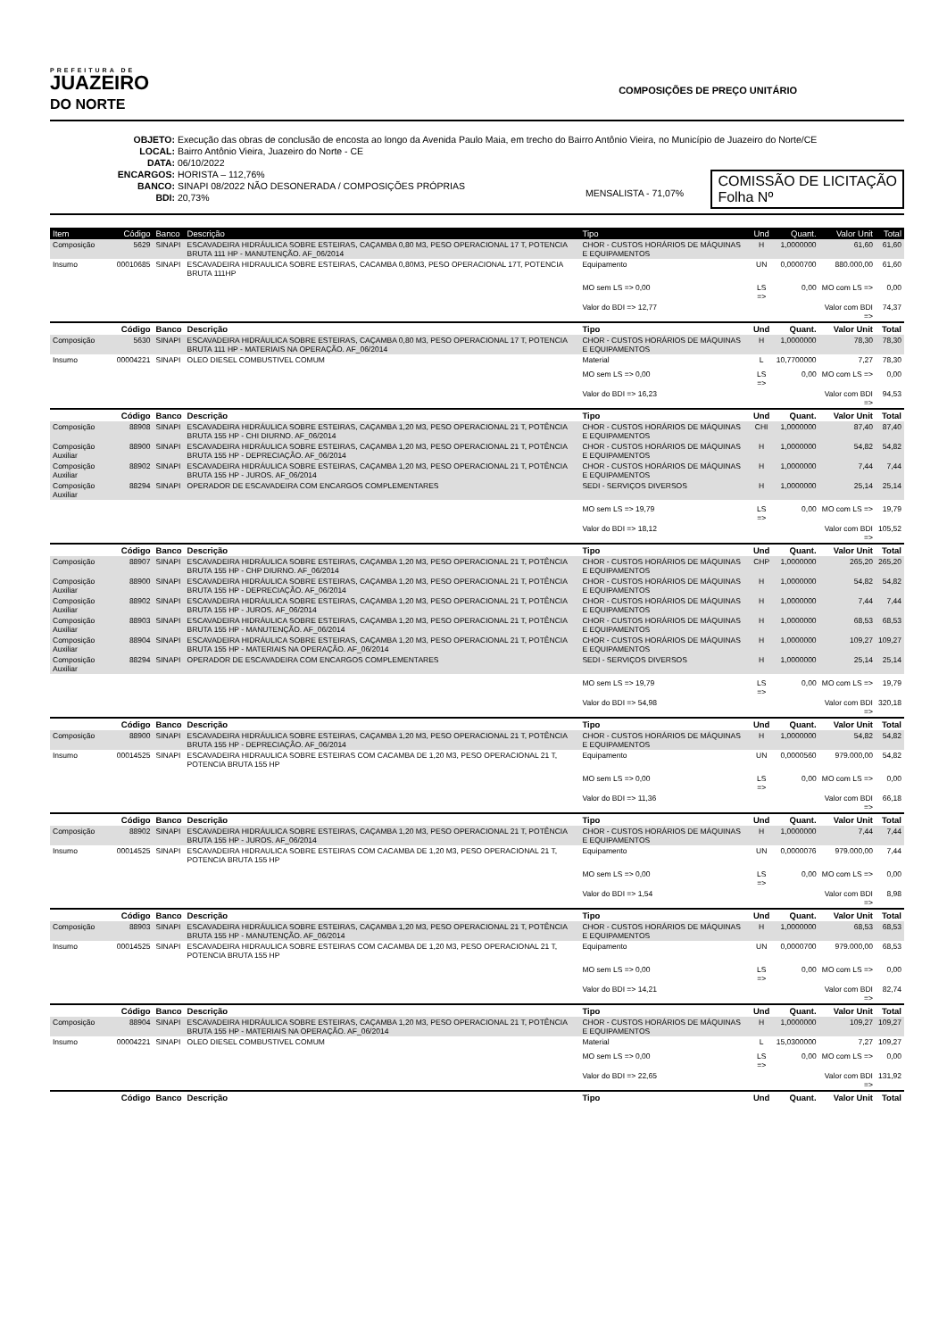PREFEITURA DE
JUAZEIRO
DO NORTE
COMPOSIÇÕES DE PREÇO UNITÁRIO
OBJETO: Execução das obras de conclusão de encosta ao longo da Avenida Paulo Maia, em trecho do Bairro Antônio Vieira, no Município de Juazeiro do Norte/CE
LOCAL: Bairro Antônio Vieira, Juazeiro do Norte - CE
DATA: 06/10/2022
ENCARGOS: HORISTA – 112,76%
BANCO: SINAPI 08/2022 NÃO DESONERADA / COMPOSIÇÕES PRÓPRIAS
BDI: 20,73%
MENSALISTA - 71,07%
COMISSÃO DE LICITAÇÃO
Folha Nº
| Item | Código | Banco | Descrição | Tipo | Und | Quant. | Valor Unit | Total |
| --- | --- | --- | --- | --- | --- | --- | --- | --- |
| Composição | 5629 | SINAPI | ESCAVADEIRA HIDRÁULICA SOBRE ESTEIRAS, CAÇAMBA 0,80 M3, PESO OPERACIONAL 17 T, POTENCIA BRUTA 111 HP - MANUTENÇÃO. AF_06/2014 | CHOR - CUSTOS HORÁRIOS DE MÁQUINAS E EQUIPAMENTOS | H | 1,0000000 | 61,60 | 61,60 |
| Insumo | 00010685 | SINAPI | ESCAVADEIRA HIDRAULICA SOBRE ESTEIRAS, CACAMBA 0,80M3, PESO OPERACIONAL 17T, POTENCIA BRUTA 111HP | Equipamento | UN | 0,0000700 | 880.000,00 | 61,60 |
| | | | | MO sem LS => 0,00 | LS => | 0,00 | MO com LS => | 0,00 |
| | | | | Valor do BDI => 12,77 | | | Valor com BDI => | 74,37 |
| | Código | Banco | Descrição | Tipo | Und | Quant. | Valor Unit | Total |
| Composição | 5630 | SINAPI | ESCAVADEIRA HIDRÁULICA SOBRE ESTEIRAS, CAÇAMBA 0,80 M3, PESO OPERACIONAL 17 T, POTENCIA BRUTA 111 HP - MATERIAIS NA OPERAÇÃO. AF_06/2014 | CHOR - CUSTOS HORÁRIOS DE MÁQUINAS E EQUIPAMENTOS | H | 1,0000000 | 78,30 | 78,30 |
| Insumo | 00004221 | SINAPI | OLEO DIESEL COMBUSTIVEL COMUM | Material | L | 10,7700000 | 7,27 | 78,30 |
| | | | | MO sem LS => 0,00 | LS => | 0,00 | MO com LS => | 0,00 |
| | | | | Valor do BDI => 16,23 | | | Valor com BDI => | 94,53 |
| | Código | Banco | Descrição | Tipo | Und | Quant. | Valor Unit | Total |
| Composição | 88908 | SINAPI | ESCAVADEIRA HIDRÁULICA SOBRE ESTEIRAS, CAÇAMBA 1,20 M3, PESO OPERACIONAL 21 T, POTÊNCIA BRUTA 155 HP - CHI DIURNO. AF_06/2014 | CHOR - CUSTOS HORÁRIOS DE MÁQUINAS E EQUIPAMENTOS | CHI | 1,0000000 | 87,40 | 87,40 |
| Composição Auxiliar | 88900 | SINAPI | ESCAVADEIRA HIDRÁULICA SOBRE ESTEIRAS, CAÇAMBA 1,20 M3, PESO OPERACIONAL 21 T, POTÊNCIA BRUTA 155 HP - DEPRECIAÇÃO. AF_06/2014 | CHOR - CUSTOS HORÁRIOS DE MÁQUINAS E EQUIPAMENTOS | H | 1,0000000 | 54,82 | 54,82 |
| Composição Auxiliar | 88902 | SINAPI | ESCAVADEIRA HIDRÁULICA SOBRE ESTEIRAS, CAÇAMBA 1,20 M3, PESO OPERACIONAL 21 T, POTÊNCIA BRUTA 155 HP - JUROS. AF_06/2014 | CHOR - CUSTOS HORÁRIOS DE MÁQUINAS E EQUIPAMENTOS | H | 1,0000000 | 7,44 | 7,44 |
| Composição Auxiliar | 88294 | SINAPI | OPERADOR DE ESCAVADEIRA COM ENCARGOS COMPLEMENTARES | SEDI - SERVIÇOS DIVERSOS | H | 1,0000000 | 25,14 | 25,14 |
| | | | | MO sem LS => 19,79 | LS => | 0,00 | MO com LS => | 19,79 |
| | | | | Valor do BDI => 18,12 | | | Valor com BDI => | 105,52 |
| | Código | Banco | Descrição | Tipo | Und | Quant. | Valor Unit | Total |
| Composição | 88907 | SINAPI | ESCAVADEIRA HIDRÁULICA SOBRE ESTEIRAS, CAÇAMBA 1,20 M3, PESO OPERACIONAL 21 T, POTÊNCIA BRUTA 155 HP - CHP DIURNO. AF_06/2014 | CHOR - CUSTOS HORÁRIOS DE MÁQUINAS E EQUIPAMENTOS | CHP | 1,0000000 | 265,20 | 265,20 |
| Composição Auxiliar | 88900 | SINAPI | ESCAVADEIRA HIDRÁULICA SOBRE ESTEIRAS, CAÇAMBA 1,20 M3, PESO OPERACIONAL 21 T, POTÊNCIA BRUTA 155 HP - DEPRECIAÇÃO. AF_06/2014 | CHOR - CUSTOS HORÁRIOS DE MÁQUINAS E EQUIPAMENTOS | H | 1,0000000 | 54,82 | 54,82 |
| Composição Auxiliar | 88902 | SINAPI | ESCAVADEIRA HIDRÁULICA SOBRE ESTEIRAS, CAÇAMBA 1,20 M3, PESO OPERACIONAL 21 T, POTÊNCIA BRUTA 155 HP - JUROS. AF_06/2014 | CHOR - CUSTOS HORÁRIOS DE MÁQUINAS E EQUIPAMENTOS | H | 1,0000000 | 7,44 | 7,44 |
| Composição Auxiliar | 88903 | SINAPI | ESCAVADEIRA HIDRÁULICA SOBRE ESTEIRAS, CAÇAMBA 1,20 M3, PESO OPERACIONAL 21 T, POTÊNCIA BRUTA 155 HP - MANUTENÇÃO. AF_06/2014 | CHOR - CUSTOS HORÁRIOS DE MÁQUINAS E EQUIPAMENTOS | H | 1,0000000 | 68,53 | 68,53 |
| Composição Auxiliar | 88904 | SINAPI | ESCAVADEIRA HIDRÁULICA SOBRE ESTEIRAS, CAÇAMBA 1,20 M3, PESO OPERACIONAL 21 T, POTÊNCIA BRUTA 155 HP - MATERIAIS NA OPERAÇÃO. AF_06/2014 | CHOR - CUSTOS HORÁRIOS DE MÁQUINAS E EQUIPAMENTOS | H | 1,0000000 | 109,27 | 109,27 |
| Composição Auxiliar | 88294 | SINAPI | OPERADOR DE ESCAVADEIRA COM ENCARGOS COMPLEMENTARES | SEDI - SERVIÇOS DIVERSOS | H | 1,0000000 | 25,14 | 25,14 |
| | | | | MO sem LS => 19,79 | LS => | 0,00 | MO com LS => | 19,79 |
| | | | | Valor do BDI => 54,98 | | | Valor com BDI => | 320,18 |
| | Código | Banco | Descrição | Tipo | Und | Quant. | Valor Unit | Total |
| Composição | 88900 | SINAPI | ESCAVADEIRA HIDRÁULICA SOBRE ESTEIRAS, CAÇAMBA 1,20 M3, PESO OPERACIONAL 21 T, POTÊNCIA BRUTA 155 HP - DEPRECIAÇÃO. AF_06/2014 | CHOR - CUSTOS HORÁRIOS DE MÁQUINAS E EQUIPAMENTOS | H | 1,0000000 | 54,82 | 54,82 |
| Insumo | 00014525 | SINAPI | ESCAVADEIRA HIDRAULICA SOBRE ESTEIRAS COM CACAMBA DE 1,20 M3, PESO OPERACIONAL 21 T, POTENCIA BRUTA 155 HP | Equipamento | UN | 0,0000560 | 979.000,00 | 54,82 |
| | | | | MO sem LS => 0,00 | LS => | 0,00 | MO com LS => | 0,00 |
| | | | | Valor do BDI => 11,36 | | | Valor com BDI => | 66,18 |
| | Código | Banco | Descrição | Tipo | Und | Quant. | Valor Unit | Total |
| Composição | 88902 | SINAPI | ESCAVADEIRA HIDRÁULICA SOBRE ESTEIRAS, CAÇAMBA 1,20 M3, PESO OPERACIONAL 21 T, POTÊNCIA BRUTA 155 HP - JUROS. AF_06/2014 | CHOR - CUSTOS HORÁRIOS DE MÁQUINAS E EQUIPAMENTOS | H | 1,0000000 | 7,44 | 7,44 |
| Insumo | 00014525 | SINAPI | ESCAVADEIRA HIDRAULICA SOBRE ESTEIRAS COM CACAMBA DE 1,20 M3, PESO OPERACIONAL 21 T, POTENCIA BRUTA 155 HP | Equipamento | UN | 0,0000076 | 979.000,00 | 7,44 |
| | | | | MO sem LS => 0,00 | LS => | 0,00 | MO com LS => | 0,00 |
| | | | | Valor do BDI => 1,54 | | | Valor com BDI => | 8,98 |
| | Código | Banco | Descrição | Tipo | Und | Quant. | Valor Unit | Total |
| Composição | 88903 | SINAPI | ESCAVADEIRA HIDRÁULICA SOBRE ESTEIRAS, CAÇAMBA 1,20 M3, PESO OPERACIONAL 21 T, POTÊNCIA BRUTA 155 HP - MANUTENÇÃO. AF_06/2014 | CHOR - CUSTOS HORÁRIOS DE MÁQUINAS E EQUIPAMENTOS | H | 1,0000000 | 68,53 | 68,53 |
| Insumo | 00014525 | SINAPI | ESCAVADEIRA HIDRAULICA SOBRE ESTEIRAS COM CACAMBA DE 1,20 M3, PESO OPERACIONAL 21 T, POTENCIA BRUTA 155 HP | Equipamento | UN | 0,0000700 | 979.000,00 | 68,53 |
| | | | | MO sem LS => 0,00 | LS => | 0,00 | MO com LS => | 0,00 |
| | | | | Valor do BDI => 14,21 | | | Valor com BDI => | 82,74 |
| | Código | Banco | Descrição | Tipo | Und | Quant. | Valor Unit | Total |
| Composição | 88904 | SINAPI | ESCAVADEIRA HIDRÁULICA SOBRE ESTEIRAS, CAÇAMBA 1,20 M3, PESO OPERACIONAL 21 T, POTÊNCIA BRUTA 155 HP - MATERIAIS NA OPERAÇÃO. AF_06/2014 | CHOR - CUSTOS HORÁRIOS DE MÁQUINAS E EQUIPAMENTOS | H | 1,0000000 | 109,27 | 109,27 |
| Insumo | 00004221 | SINAPI | OLEO DIESEL COMBUSTIVEL COMUM | Material | L | 15,0300000 | 7,27 | 109,27 |
| | | | | MO sem LS => 0,00 | LS => | 0,00 | MO com LS => | 0,00 |
| | | | | Valor do BDI => 22,65 | | | Valor com BDI => | 131,92 |
| | Código | Banco | Descrição | Tipo | Und | Quant. | Valor Unit | Total |